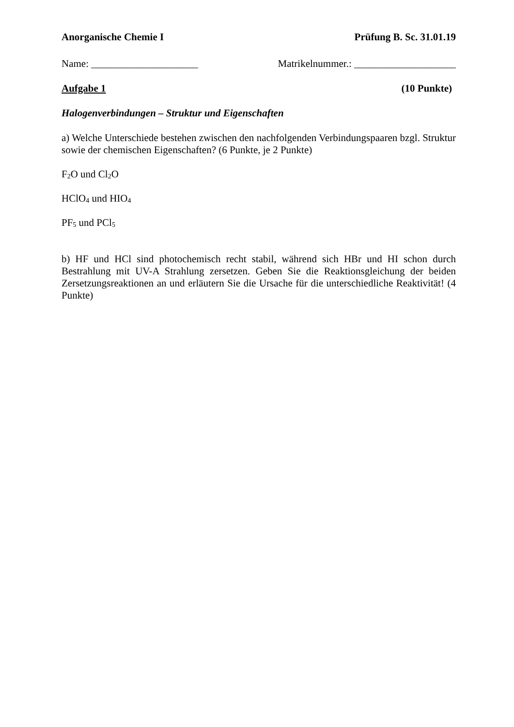Anorganische Chemie I Prüfung B. Sc. 31.01.19
Name: _____________________ Matrikelnummer.: ____________________
Aufgabe 1 (10 Punkte)
Halogenverbindungen – Struktur und Eigenschaften
a) Welche Unterschiede bestehen zwischen den nachfolgenden Verbindungspaaren bzgl. Struktur sowie der chemischen Eigenschaften? (6 Punkte, je 2 Punkte)
F<sub>2</sub>O und Cl<sub>2</sub>O
HClO<sub>4</sub> und HIO<sub>4</sub>
PF<sub>5</sub> und PCl<sub>5</sub>
b) HF und HCl sind photochemisch recht stabil, während sich HBr und HI schon durch Bestrahlung mit UV-A Strahlung zersetzen. Geben Sie die Reaktionsgleichung der beiden Zersetzungsreaktionen an und erläutern Sie die Ursache für die unterschiedliche Reaktivität! (4 Punkte)